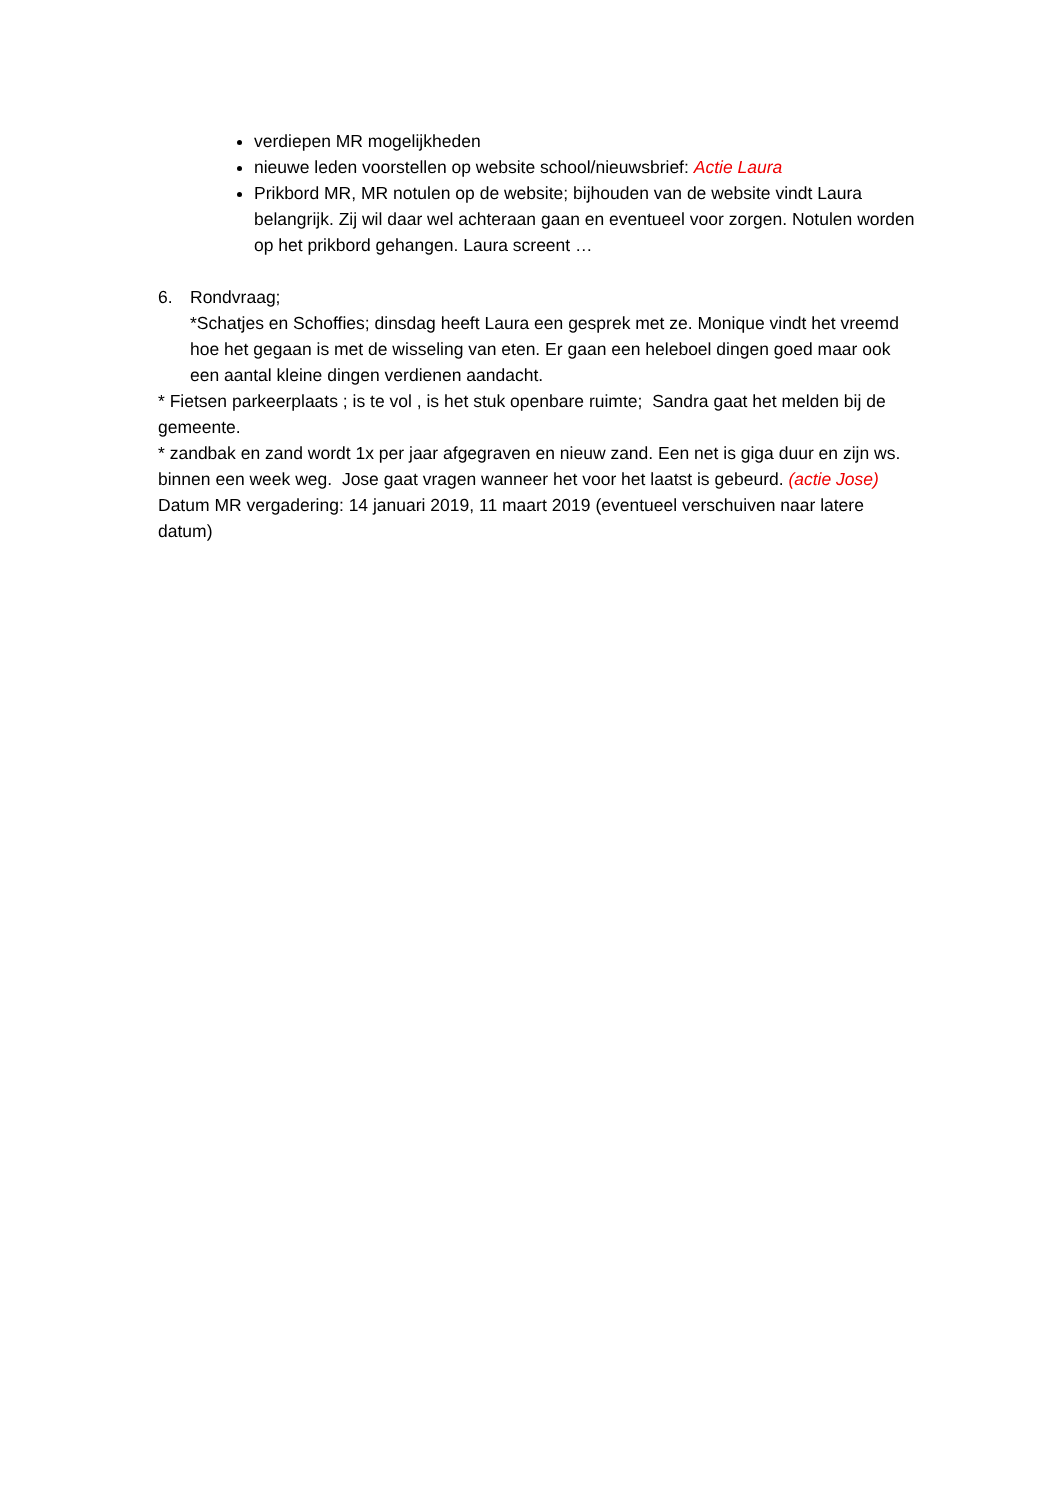verdiepen MR mogelijkheden
nieuwe leden voorstellen op website school/nieuwsbrief: Actie Laura
Prikbord MR, MR notulen op de website; bijhouden van de website vindt Laura belangrijk. Zij wil daar wel achteraan gaan en eventueel voor zorgen. Notulen worden op het prikbord gehangen. Laura screent …
6. Rondvraag;
*Schatjes en Schoffies; dinsdag heeft Laura een gesprek met ze. Monique vindt het vreemd hoe het gegaan is met de wisseling van eten. Er gaan een heleboel dingen goed maar ook een aantal kleine dingen verdienen aandacht.
* Fietsen parkeerplaats ; is te vol , is het stuk openbare ruimte; Sandra gaat het melden bij de gemeente.
* zandbak en zand wordt 1x per jaar afgegraven en nieuw zand. Een net is giga duur en zijn ws. binnen een week weg. Jose gaat vragen wanneer het voor het laatst is gebeurd. (actie Jose)
Datum MR vergadering: 14 januari 2019, 11 maart 2019 (eventueel verschuiven naar latere datum)